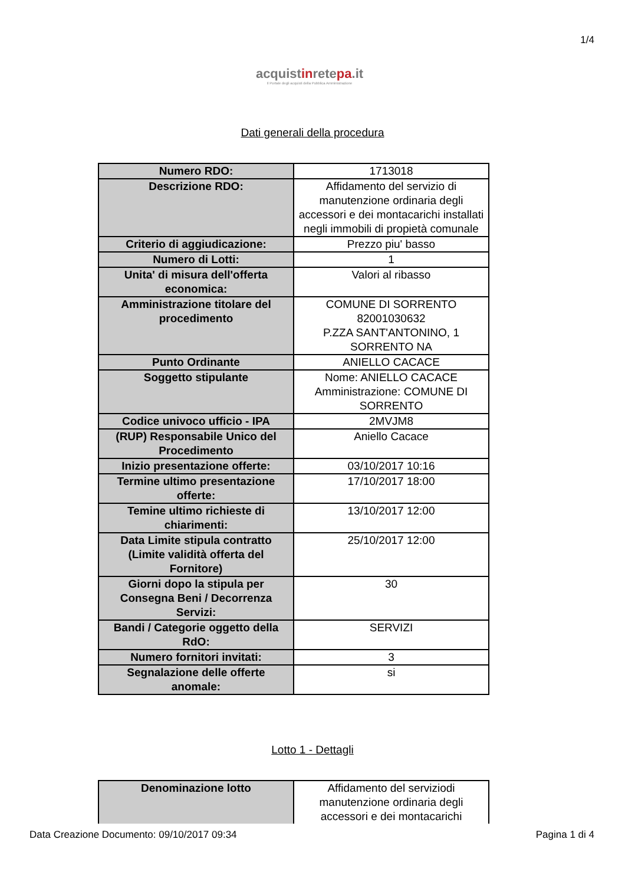1/4
acquistinretepa.it
Il Portale degli acquisti della Pubblica Amministrazione
Dati generali della procedura
| Numero RDO: | 1713018 |
| Descrizione RDO: | Affidamento del servizio di manutenzione ordinaria degli accessori e dei montacarichi installati negli immobili di propietà comunale |
| Criterio di aggiudicazione: | Prezzo piu' basso |
| Numero di Lotti: | 1 |
| Unita' di misura dell'offerta economica: | Valori al ribasso |
| Amministrazione titolare del procedimento | COMUNE DI SORRENTO 82001030632 P.ZZA SANT'ANTONINO, 1 SORRENTO NA |
| Punto Ordinante | ANIELLO CACACE |
| Soggetto stipulante | Nome: ANIELLO CACACE Amministrazione: COMUNE DI SORRENTO |
| Codice univoco ufficio - IPA | 2MVJM8 |
| (RUP) Responsabile Unico del Procedimento | Aniello Cacace |
| Inizio presentazione offerte: | 03/10/2017 10:16 |
| Termine ultimo presentazione offerte: | 17/10/2017 18:00 |
| Temine ultimo richieste di chiarimenti: | 13/10/2017 12:00 |
| Data Limite stipula contratto (Limite validità offerta del Fornitore) | 25/10/2017 12:00 |
| Giorni dopo la stipula per Consegna Beni / Decorrenza Servizi: | 30 |
| Bandi / Categorie oggetto della RdO: | SERVIZI |
| Numero fornitori invitati: | 3 |
| Segnalazione delle offerte anomale: | si |
Lotto 1 - Dettagli
| Denominazione lotto | Affidamento del serviziodi manutenzione ordinaria degli accessori e dei montacarichi |
Data Creazione Documento: 09/10/2017 09:34 Pagina 1 di 4